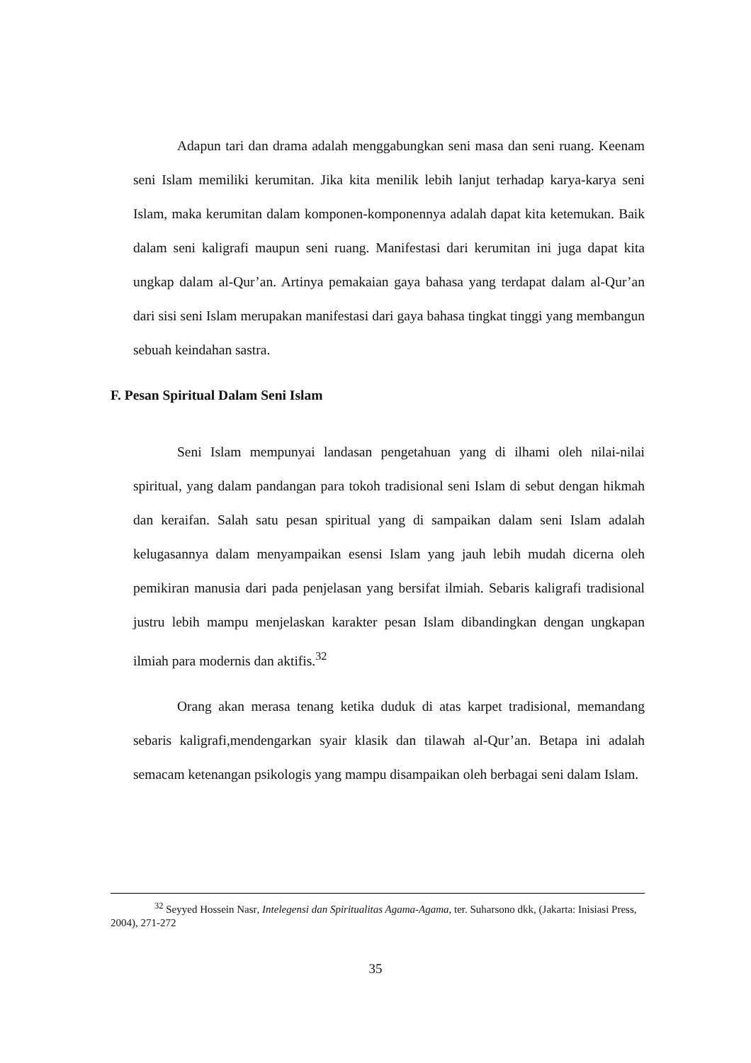Adapun tari dan drama adalah menggabungkan seni masa dan seni ruang. Keenam seni Islam memiliki kerumitan. Jika kita menilik lebih lanjut terhadap karya-karya seni Islam, maka kerumitan dalam komponen-komponennya adalah dapat kita ketemukan. Baik dalam seni kaligrafi maupun seni ruang. Manifestasi dari kerumitan ini juga dapat kita ungkap dalam al-Qur’an. Artinya pemakaian gaya bahasa yang terdapat dalam al-Qur’an dari sisi seni Islam merupakan manifestasi dari gaya bahasa tingkat tinggi yang membangun sebuah keindahan sastra.
F. Pesan Spiritual Dalam Seni Islam
Seni Islam mempunyai landasan pengetahuan yang di ilhami oleh nilai-nilai spiritual, yang dalam pandangan para tokoh tradisional seni Islam di sebut dengan hikmah dan keraifan. Salah satu pesan spiritual yang di sampaikan dalam seni Islam adalah kelugasannya dalam menyampaikan esensi Islam yang jauh lebih mudah dicerna oleh pemikiran manusia dari pada penjelasan yang bersifat ilmiah. Sebaris kaligrafi tradisional justru lebih mampu menjelaskan karakter pesan Islam dibandingkan dengan ungkapan ilmiah para modernis dan aktifis.<sup>32</sup>
Orang akan merasa tenang ketika duduk di atas karpet tradisional, memandang sebaris kaligrafi,mendengarkan syair klasik dan tilawah al-Qur’an. Betapa ini adalah semacam ketenangan psikologis yang mampu disampaikan oleh berbagai seni dalam Islam.
<sup>32</sup> Seyyed Hossein Nasr, Intelegensi dan Spiritualitas Agama-Agama, ter. Suharsono dkk, (Jakarta: Inisiasi Press, 2004), 271-272
35